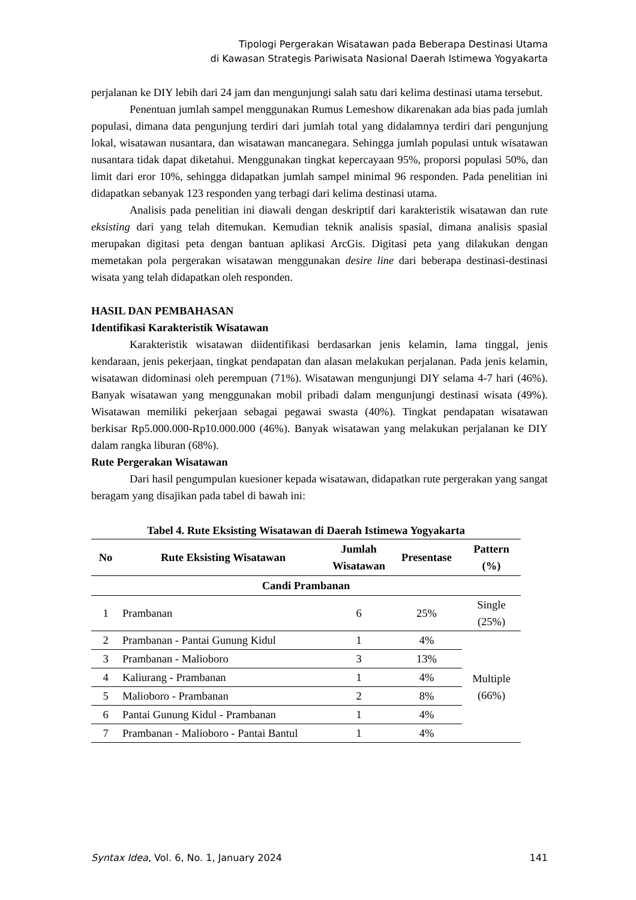Tipologi Pergerakan Wisatawan pada Beberapa Destinasi Utama
di Kawasan Strategis Pariwisata Nasional Daerah Istimewa Yogyakarta
perjalanan ke DIY lebih dari 24 jam dan mengunjungi salah satu dari kelima destinasi utama tersebut.
Penentuan jumlah sampel menggunakan Rumus Lemeshow dikarenakan ada bias pada jumlah populasi, dimana data pengunjung terdiri dari jumlah total yang didalamnya terdiri dari pengunjung lokal, wisatawan nusantara, dan wisatawan mancanegara. Sehingga jumlah populasi untuk wisatawan nusantara tidak dapat diketahui. Menggunakan tingkat kepercayaan 95%, proporsi populasi 50%, dan limit dari eror 10%, sehingga didapatkan jumlah sampel minimal 96 responden. Pada penelitian ini didapatkan sebanyak 123 responden yang terbagi dari kelima destinasi utama.
Analisis pada penelitian ini diawali dengan deskriptif dari karakteristik wisatawan dan rute eksisting dari yang telah ditemukan. Kemudian teknik analisis spasial, dimana analisis spasial merupakan digitasi peta dengan bantuan aplikasi ArcGis. Digitasi peta yang dilakukan dengan memetakan pola pergerakan wisatawan menggunakan desire line dari beberapa destinasi-destinasi wisata yang telah didapatkan oleh responden.
HASIL DAN PEMBAHASAN
Identifikasi Karakteristik Wisatawan
Karakteristik wisatawan diidentifikasi berdasarkan jenis kelamin, lama tinggal, jenis kendaraan, jenis pekerjaan, tingkat pendapatan dan alasan melakukan perjalanan. Pada jenis kelamin, wisatawan didominasi oleh perempuan (71%). Wisatawan mengunjungi DIY selama 4-7 hari (46%). Banyak wisatawan yang menggunakan mobil pribadi dalam mengunjungi destinasi wisata (49%). Wisatawan memiliki pekerjaan sebagai pegawai swasta (40%). Tingkat pendapatan wisatawan berkisar Rp5.000.000-Rp10.000.000 (46%). Banyak wisatawan yang melakukan perjalanan ke DIY dalam rangka liburan (68%).
Rute Pergerakan Wisatawan
Dari hasil pengumpulan kuesioner kepada wisatawan, didapatkan rute pergerakan yang sangat beragam yang disajikan pada tabel di bawah ini:
Tabel 4. Rute Eksisting Wisatawan di Daerah Istimewa Yogyakarta
| No | Rute Eksisting Wisatawan | Jumlah Wisatawan | Presentase | Pattern (%) |
| --- | --- | --- | --- | --- |
| Candi Prambanan | | | | |
| 1 | Prambanan | 6 | 25% | Single (25%) |
| 2 | Prambanan - Pantai Gunung Kidul | 1 | 4% | Multiple (66%) |
| 3 | Prambanan - Malioboro | 3 | 13% | |
| 4 | Kaliurang - Prambanan | 1 | 4% | |
| 5 | Malioboro - Prambanan | 2 | 8% | |
| 6 | Pantai Gunung Kidul - Prambanan | 1 | 4% | |
| 7 | Prambanan - Malioboro - Pantai Bantul | 1 | 4% | |
Syntax Idea, Vol. 6, No. 1, January 2024 141